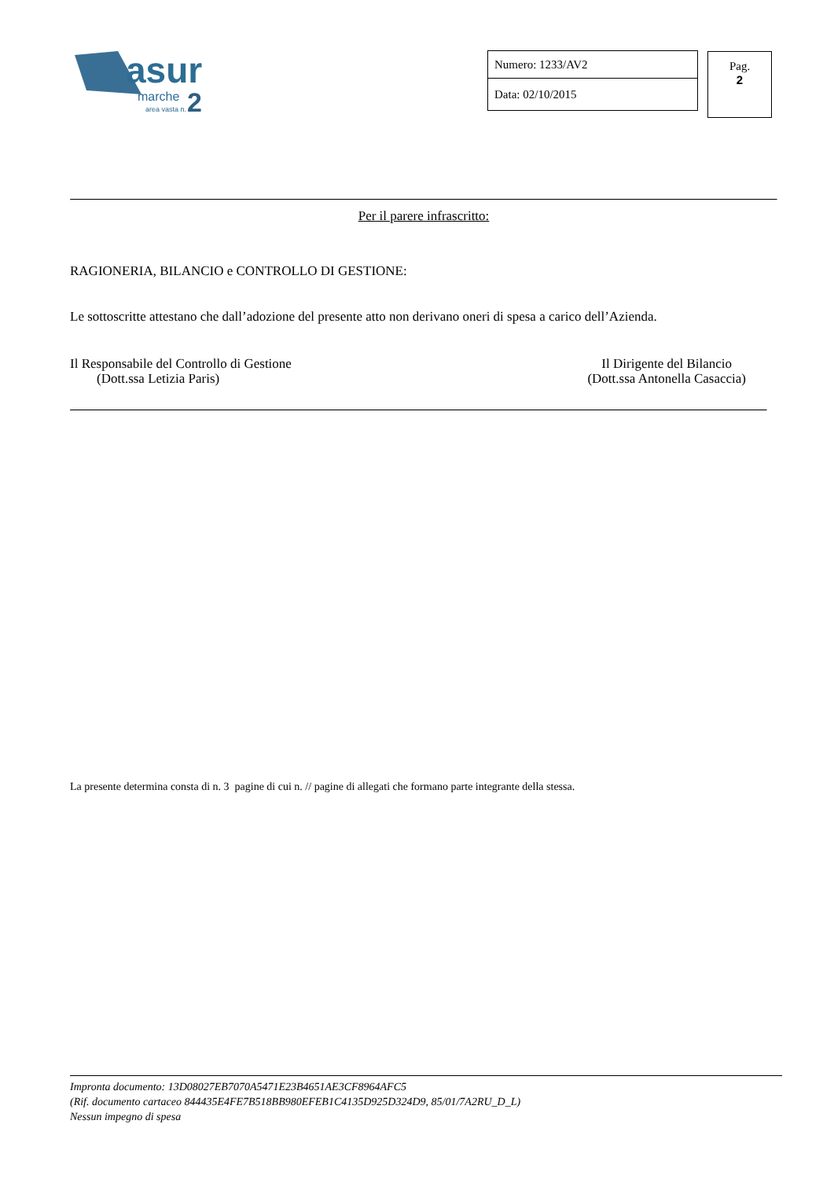asur
marche
2
area vasta n.
| Numero: 1233/AV2 |
| Data: 02/10/2015 |
Pag.
2
Per il parere infrascritto:
RAGIONERIA, BILANCIO e CONTROLLO DI GESTIONE:
Le sottoscritte attestano che dall’adozione del presente atto non derivano oneri di spesa a carico dell’Azienda.
Il Responsabile del Controllo di Gestione
(Dott.ssa Letizia Paris)
Il Dirigente del Bilancio
(Dott.ssa Antonella Casaccia)
La presente determina consta di n. 3 pagine di cui n. // pagine di allegati che formano parte integrante della stessa.
Impronta documento: 13D08027EB7070A5471E23B4651AE3CF8964AFC5
(Rif. documento cartaceo 844435E4FE7B518BB980EFEB1C4135D925D324D9, 85/01/7A2RU_D_L)
Nessun impegno di spesa